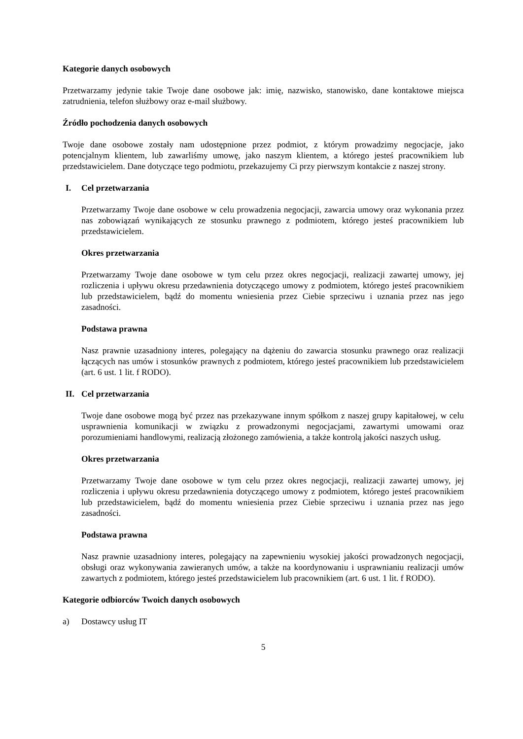Kategorie danych osobowych
Przetwarzamy jedynie takie Twoje dane osobowe jak: imię, nazwisko, stanowisko, dane kontaktowe miejsca zatrudnienia, telefon służbowy oraz e-mail służbowy.
Źródło pochodzenia danych osobowych
Twoje dane osobowe zostały nam udostępnione przez podmiot, z którym prowadzimy negocjacje, jako potencjalnym klientem, lub zawarliśmy umowę, jako naszym klientem, a którego jesteś pracownikiem lub przedstawicielem. Dane dotyczące tego podmiotu, przekazujemy Ci przy pierwszym kontakcie z naszej strony.
I. Cel przetwarzania
Przetwarzamy Twoje dane osobowe w celu prowadzenia negocjacji, zawarcia umowy oraz wykonania przez nas zobowiązań wynikających ze stosunku prawnego z podmiotem, którego jesteś pracownikiem lub przedstawicielem.
Okres przetwarzania
Przetwarzamy Twoje dane osobowe w tym celu przez okres negocjacji, realizacji zawartej umowy, jej rozliczenia i upływu okresu przedawnienia dotyczącego umowy z podmiotem, którego jesteś pracownikiem lub przedstawicielem, bądź do momentu wniesienia przez Ciebie sprzeciwu i uznania przez nas jego zasadności.
Podstawa prawna
Nasz prawnie uzasadniony interes, polegający na dążeniu do zawarcia stosunku prawnego oraz realizacji łączących nas umów i stosunków prawnych z podmiotem, którego jesteś pracownikiem lub przedstawicielem (art. 6 ust. 1 lit. f RODO).
II. Cel przetwarzania
Twoje dane osobowe mogą być przez nas przekazywane innym spółkom z naszej grupy kapitałowej, w celu usprawnienia komunikacji w związku z prowadzonymi negocjacjami, zawartymi umowami oraz porozumieniami handlowymi, realizacją złożonego zamówienia, a także kontrolą jakości naszych usług.
Okres przetwarzania
Przetwarzamy Twoje dane osobowe w tym celu przez okres negocjacji, realizacji zawartej umowy, jej rozliczenia i upływu okresu przedawnienia dotyczącego umowy z podmiotem, którego jesteś pracownikiem lub przedstawicielem, bądź do momentu wniesienia przez Ciebie sprzeciwu i uznania przez nas jego zasadności.
Podstawa prawna
Nasz prawnie uzasadniony interes, polegający na zapewnieniu wysokiej jakości prowadzonych negocjacji, obsługi oraz wykonywania zawieranych umów, a także na koordynowaniu i usprawnianiu realizacji umów zawartych z podmiotem, którego jesteś przedstawicielem lub pracownikiem (art. 6 ust. 1 lit. f RODO).
Kategorie odbiorców Twoich danych osobowych
a) Dostawcy usług IT
5